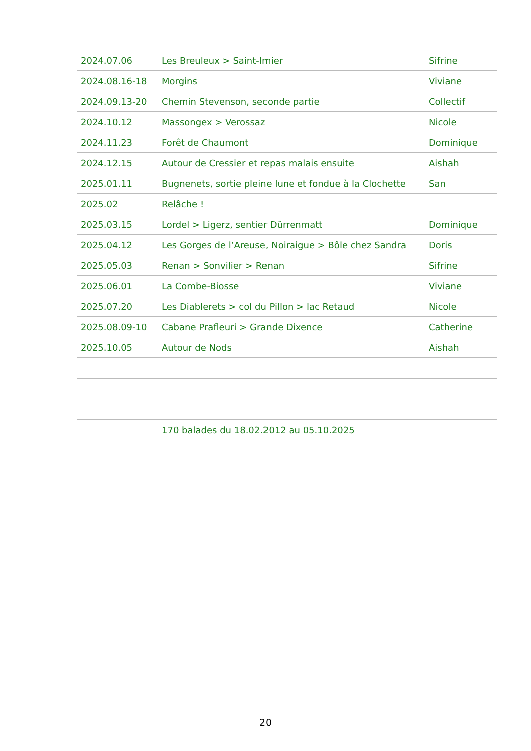| 2024.07.06 | Les Breuleux > Saint-Imier | Sifrine |
| 2024.08.16-18 | Morgins | Viviane |
| 2024.09.13-20 | Chemin Stevenson, seconde partie | Collectif |
| 2024.10.12 | Massongex > Verossaz | Nicole |
| 2024.11.23 | Forêt de Chaumont | Dominique |
| 2024.12.15 | Autour de Cressier et repas malais ensuite | Aishah |
| 2025.01.11 | Bugnenets, sortie pleine lune et fondue à la Clochette | San |
| 2025.02 | Relâche ! | |
| 2025.03.15 | Lordel > Ligerz, sentier Dürrenmatt | Dominique |
| 2025.04.12 | Les Gorges de l’Areuse, Noiraigue > Bôle chez Sandra | Doris |
| 2025.05.03 | Renan > Sonvilier > Renan | Sifrine |
| 2025.06.01 | La Combe-Biosse | Viviane |
| 2025.07.20 | Les Diablerets > col du Pillon > lac Retaud | Nicole |
| 2025.08.09-10 | Cabane Prafleuri > Grande Dixence | Catherine |
| 2025.10.05 | Autour de Nods | Aishah |
| | 170 balades du 18.02.2012 au 05.10.2025 | |
20